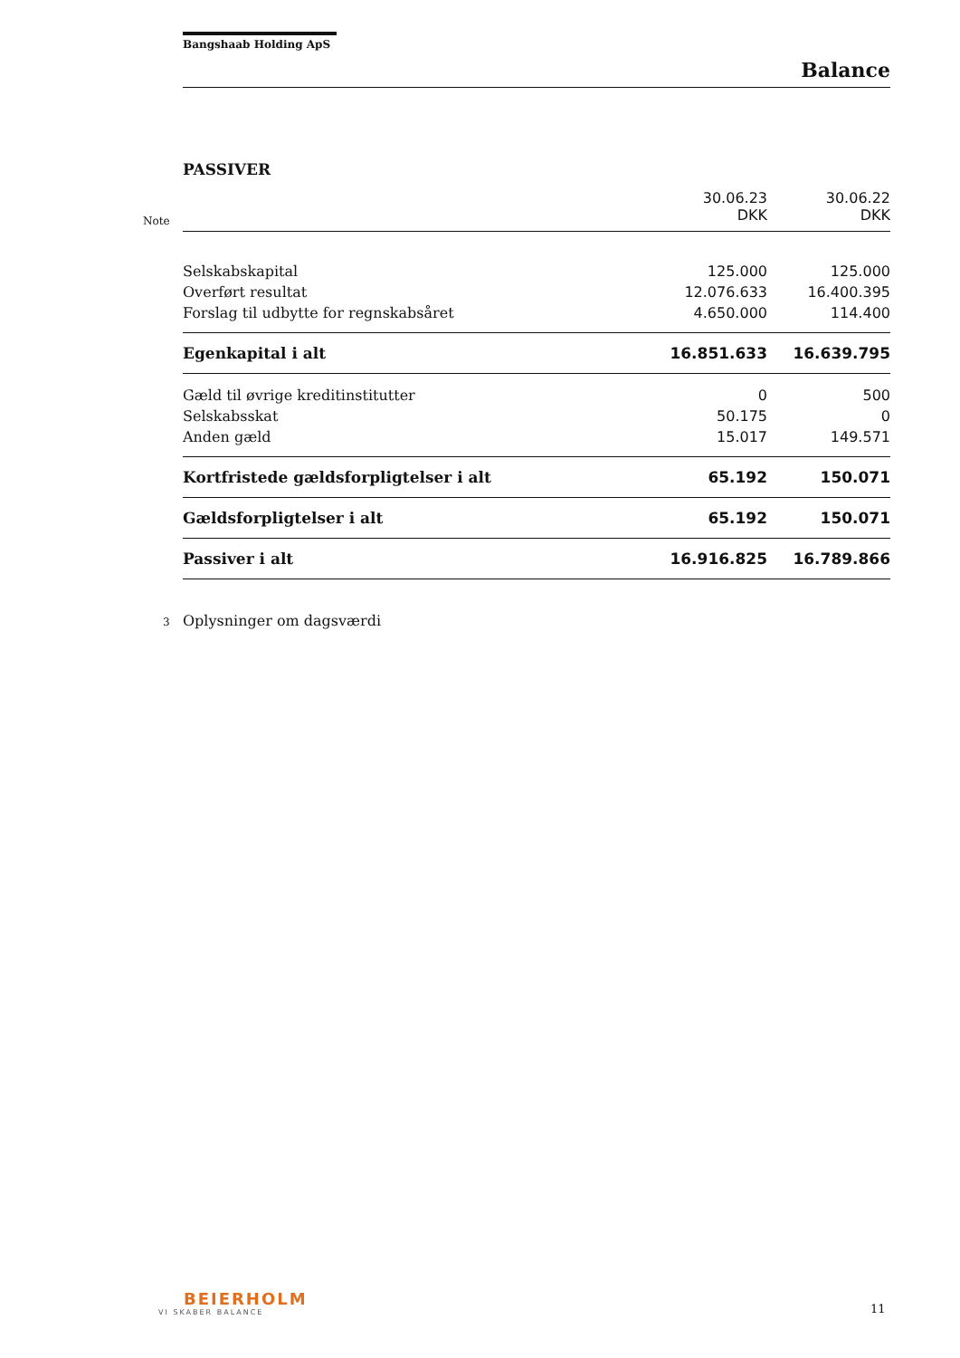Bangshaab Holding ApS
Balance
PASSIVER
| Note | 30.06.23 DKK | 30.06.22 DKK |
| Selskabskapital | 125.000 | 125.000 |
| Overført resultat | 12.076.633 | 16.400.395 |
| Forslag til udbytte for regnskabsåret | 4.650.000 | 114.400 |
| Egenkapital i alt | 16.851.633 | 16.639.795 |
| Gæld til øvrige kreditinstitutter | 0 | 500 |
| Selskabsskat | 50.175 | 0 |
| Anden gæld | 15.017 | 149.571 |
| Kortfristede gældsforpligtelser i alt | 65.192 | 150.071 |
| Gældsforpligtelser i alt | 65.192 | 150.071 |
| Passiver i alt | 16.916.825 | 16.789.866 |
| 3 Oplysninger om dagsværdi | | |
BEIERHOLM
VI SKABER BALANCE
11